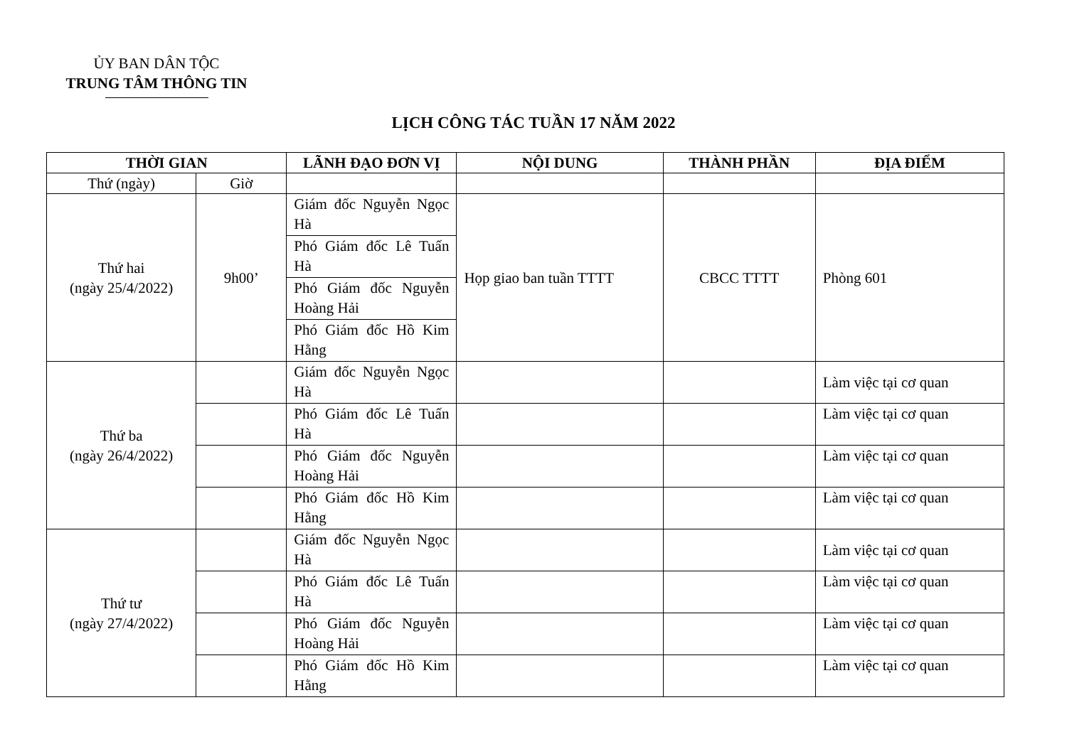ỦY BAN DÂN TỘC
TRUNG TÂM THÔNG TIN
LỊCH CÔNG TÁC TUẦN 17 NĂM 2022
| THỜI GIAN | | LÃNH ĐẠO ĐƠN VỊ | NỘI DUNG | THÀNH PHẦN | ĐỊA ĐIỂM |
| --- | --- | --- | --- | --- | --- |
| Thứ (ngày) | Giờ | | | | |
| Thứ hai (ngày 25/4/2022) | 9h00’ | Giám đốc Nguyễn Ngọc Hà | Họp giao ban tuần TTTT | CBCC TTTT | Phòng 601 |
| | | Phó Giám đốc Lê Tuấn Hà | | | |
| | | Phó Giám đốc Nguyễn Hoàng Hải | | | |
| | | Phó Giám đốc Hồ Kim Hằng | | | |
| Thứ ba (ngày 26/4/2022) | | Giám đốc Nguyễn Ngọc Hà | | | Làm việc tại cơ quan |
| | | Phó Giám đốc Lê Tuấn Hà | | | Làm việc tại cơ quan |
| | | Phó Giám đốc Nguyễn Hoàng Hải | | | Làm việc tại cơ quan |
| | | Phó Giám đốc Hồ Kim Hằng | | | Làm việc tại cơ quan |
| Thứ tư (ngày 27/4/2022) | | Giám đốc Nguyễn Ngọc Hà | | | Làm việc tại cơ quan |
| | | Phó Giám đốc Lê Tuấn Hà | | | Làm việc tại cơ quan |
| | | Phó Giám đốc Nguyễn Hoàng Hải | | | Làm việc tại cơ quan |
| | | Phó Giám đốc Hồ Kim Hằng | | | Làm việc tại cơ quan |